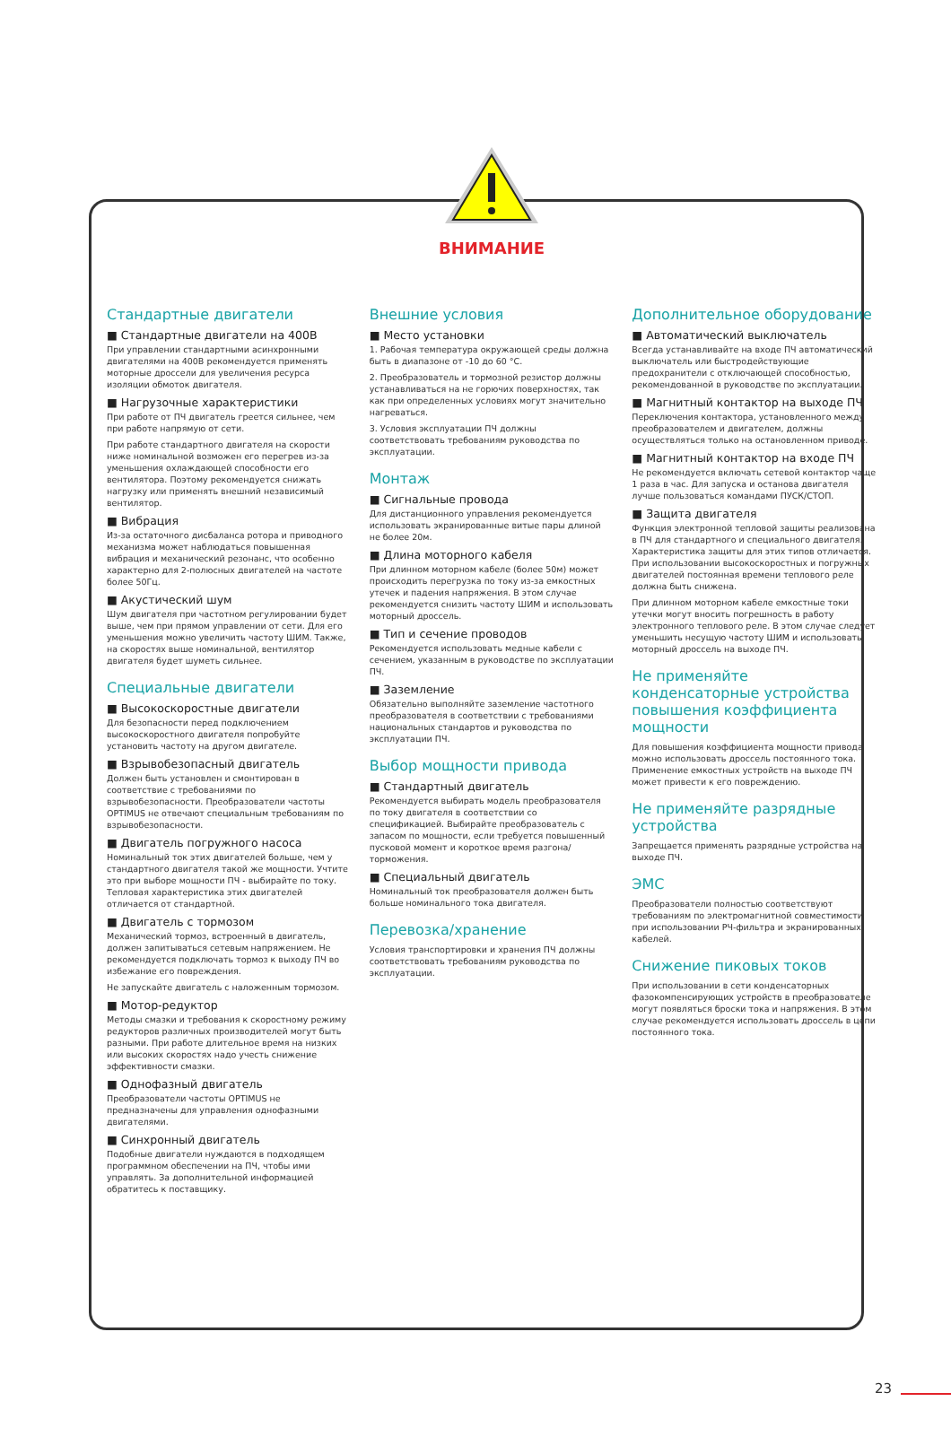ВНИМАНИЕ
Стандартные двигатели
■ Стандартные двигатели на 400В
При управлении стандартными асинхронными двигателями на 400В рекомендуется применять моторные дроссели для увеличения ресурса изоляции обмоток двигателя.
■ Нагрузочные характеристики
При работе от ПЧ двигатель греется сильнее, чем при работе напрямую от сети.
При работе стандартного двигателя на скорости ниже номинальной возможен его перегрев из-за уменьшения охлаждающей способности его вентилятора. Поэтому рекомендуется снижать нагрузку или применять внешний независимый вентилятор.
■ Вибрация
Из-за остаточного дисбаланса ротора и приводного механизма может наблюдаться повышенная вибрация и механический резонанс, что особенно характерно для 2-полюсных двигателей на частоте более 50Гц.
■ Акустический шум
Шум двигателя при частотном регулировании будет выше, чем при прямом управлении от сети. Для его уменьшения можно увеличить частоту ШИМ. Также, на скоростях выше номинальной, вентилятор двигателя будет шуметь сильнее.
Специальные двигатели
■ Высокоскоростные двигатели
Для безопасности перед подключением высокоскоростного двигателя попробуйте установить частоту на другом двигателе.
■ Взрывобезопасный двигатель
Должен быть установлен и смонтирован в соответствие с требованиями по взрывобезопасности. Преобразователи частоты OPTIMUS не отвечают специальным требованиям по взрывобезопасности.
■ Двигатель погружного насоса
Номинальный ток этих двигателей больше, чем у стандартного двигателя такой же мощности. Учтите это при выборе мощности ПЧ - выбирайте по току. Тепловая характеристика этих двигателей отличается от стандартной.
■ Двигатель с тормозом
Механический тормоз, встроенный в двигатель, должен запитываться сетевым напряжением. Не рекомендуется подключать тормоз к выходу ПЧ во избежание его повреждения.
Не запускайте двигатель с наложенным тормозом.
■ Мотор-редуктор
Методы смазки и требования к скоростному режиму редукторов различных производителей могут быть разными. При работе длительное время на низких или высоких скоростях надо учесть снижение эффективности смазки.
■ Однофазный двигатель
Преобразователи частоты OPTIMUS не предназначены для управления однофазными двигателями.
■ Синхронный двигатель
Подобные двигатели нуждаются в подходящем программном обеспечении на ПЧ, чтобы ими управлять. За дополнительной информацией обратитесь к поставщику.
Внешние условия
■ Место установки
1. Рабочая температура окружающей среды должна быть в диапазоне от -10 до 60 °C.
2. Преобразователь и тормозной резистор должны устанавливаться на не горючих поверхностях, так как при определенных условиях могут значительно нагреваться.
3. Условия эксплуатации ПЧ должны соответствовать требованиям руководства по эксплуатации.
Монтаж
■ Сигнальные провода
Для дистанционного управления рекомендуется использовать экранированные витые пары длиной не более 20м.
■ Длина моторного кабеля
При длинном моторном кабеле (более 50м) может происходить перегрузка по току из-за емкостных утечек и падения напряжения. В этом случае рекомендуется снизить частоту ШИМ и использовать моторный дроссель.
■ Тип и сечение проводов
Рекомендуется использовать медные кабели с сечением, указанным в руководстве по эксплуатации ПЧ.
■ Заземление
Обязательно выполняйте заземление частотного преобразователя в соответствии с требованиями национальных стандартов и руководства по эксплуатации ПЧ.
Выбор мощности привода
■ Стандартный двигатель
Рекомендуется выбирать модель преобразователя по току двигателя в соответствии со спецификацией. Выбирайте преобразователь с запасом по мощности, если требуется повышенный пусковой момент и короткое время разгона/торможения.
■ Специальный двигатель
Номинальный ток преобразователя должен быть больше номинального тока двигателя.
Перевозка/хранение
Условия транспортировки и хранения ПЧ должны соответствовать требованиям руководства по эксплуатации.
Дополнительное оборудование
■ Автоматический выключатель
Всегда устанавливайте на входе ПЧ автоматический выключатель или быстродействующие предохранители с отключающей способностью, рекомендованной в руководстве по эксплуатации.
■ Магнитный контактор на выходе ПЧ
Переключения контактора, установленного между преобразователем и двигателем, должны осуществляться только на остановленном приводе.
■ Магнитный контактор на входе ПЧ
Не рекомендуется включать сетевой контактор чаще 1 раза в час. Для запуска и останова двигателя лучше пользоваться командами ПУСК/СТОП.
■ Защита двигателя
Функция электронной тепловой защиты реализована в ПЧ для стандартного и специального двигателя. Характеристика защиты для этих типов отличается. При использовании высокоскоростных и погружных двигателей постоянная времени теплового реле должна быть снижена.
При длинном моторном кабеле емкостные токи утечки могут вносить погрешность в работу электронного теплового реле. В этом случае следует уменьшить несущую частоту ШИМ и использовать моторный дроссель на выходе ПЧ.
Не применяйте конденсаторные устройства повышения коэффициента мощности
Для повышения коэффициента мощности привода можно использовать дроссель постоянного тока. Применение емкостных устройств на выходе ПЧ может привести к его повреждению.
Не применяйте разрядные устройства
Запрещается применять разрядные устройства на выходе ПЧ.
ЭМС
Преобразователи полностью соответствуют требованиям по электромагнитной совместимости при использовании РЧ-фильтра и экранированных кабелей.
Снижение пиковых токов
При использовании в сети конденсаторных фазокомпенсирующих устройств в преобразователе могут появляться броски тока и напряжения. В этом случае рекомендуется использовать дроссель в цепи постоянного тока.
23